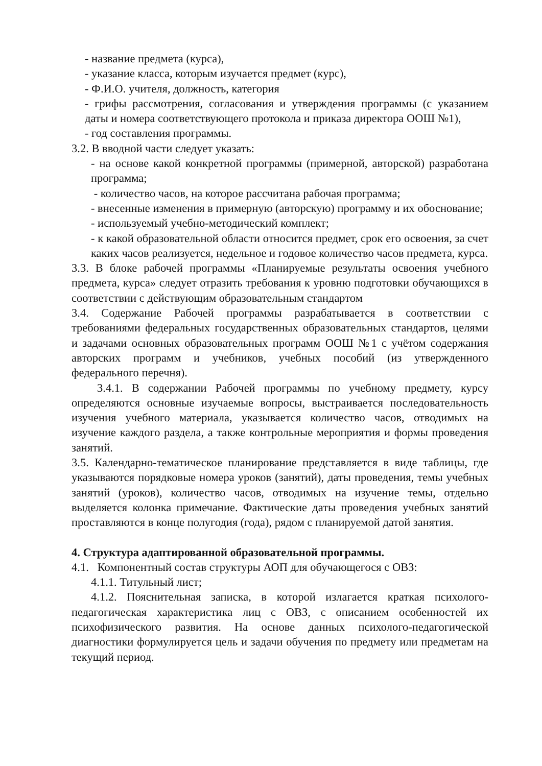- название предмета (курса),
- указание класса, которым изучается предмет (курс),
- Ф.И.О. учителя, должность, категория
- грифы рассмотрения, согласования и утверждения программы (с указанием даты и номера соответствующего протокола и приказа директора ООШ №1),
- год составления программы.
3.2. В вводной части следует указать:
- на основе какой конкретной программы (примерной, авторской) разработана программа;
- количество часов, на которое рассчитана рабочая программа;
- внесенные изменения в примерную (авторскую) программу и их обоснование;
- используемый учебно-методический комплект;
- к какой образовательной области относится предмет, срок его освоения, за счет каких часов реализуется, недельное и годовое количество часов предмета, курса.
3.3. В блоке рабочей программы «Планируемые результаты освоения учебного предмета, курса» следует отразить требования к уровню подготовки обучающихся в соответствии с действующим образовательным стандартом
3.4. Содержание Рабочей программы разрабатывается в соответствии с требованиями федеральных государственных образовательных стандартов, целями и задачами основных образовательных программ ООШ №1 с учётом содержания авторских программ и учебников, учебных пособий (из утвержденного федерального перечня).
3.4.1. В содержании Рабочей программы по учебному предмету, курсу определяются основные изучаемые вопросы, выстраивается последовательность изучения учебного материала, указывается количество часов, отводимых на изучение каждого раздела, а также контрольные мероприятия и формы проведения занятий.
3.5. Календарно-тематическое планирование представляется в виде таблицы, где указываются порядковые номера уроков (занятий), даты проведения, темы учебных занятий (уроков), количество часов, отводимых на изучение темы, отдельно выделяется колонка примечание. Фактические даты проведения учебных занятий проставляются в конце полугодия (года), рядом с планируемой датой занятия.
4. Структура адаптированной образовательной программы.
4.1. Компонентный состав структуры АОП для обучающегося с ОВЗ:
4.1.1. Титульный лист;
4.1.2. Пояснительная записка, в которой излагается краткая психолого-педагогическая характеристика лиц с ОВЗ, с описанием особенностей их психофизического развития. На основе данных психолого-педагогической диагностики формулируется цель и задачи обучения по предмету или предметам на текущий период.